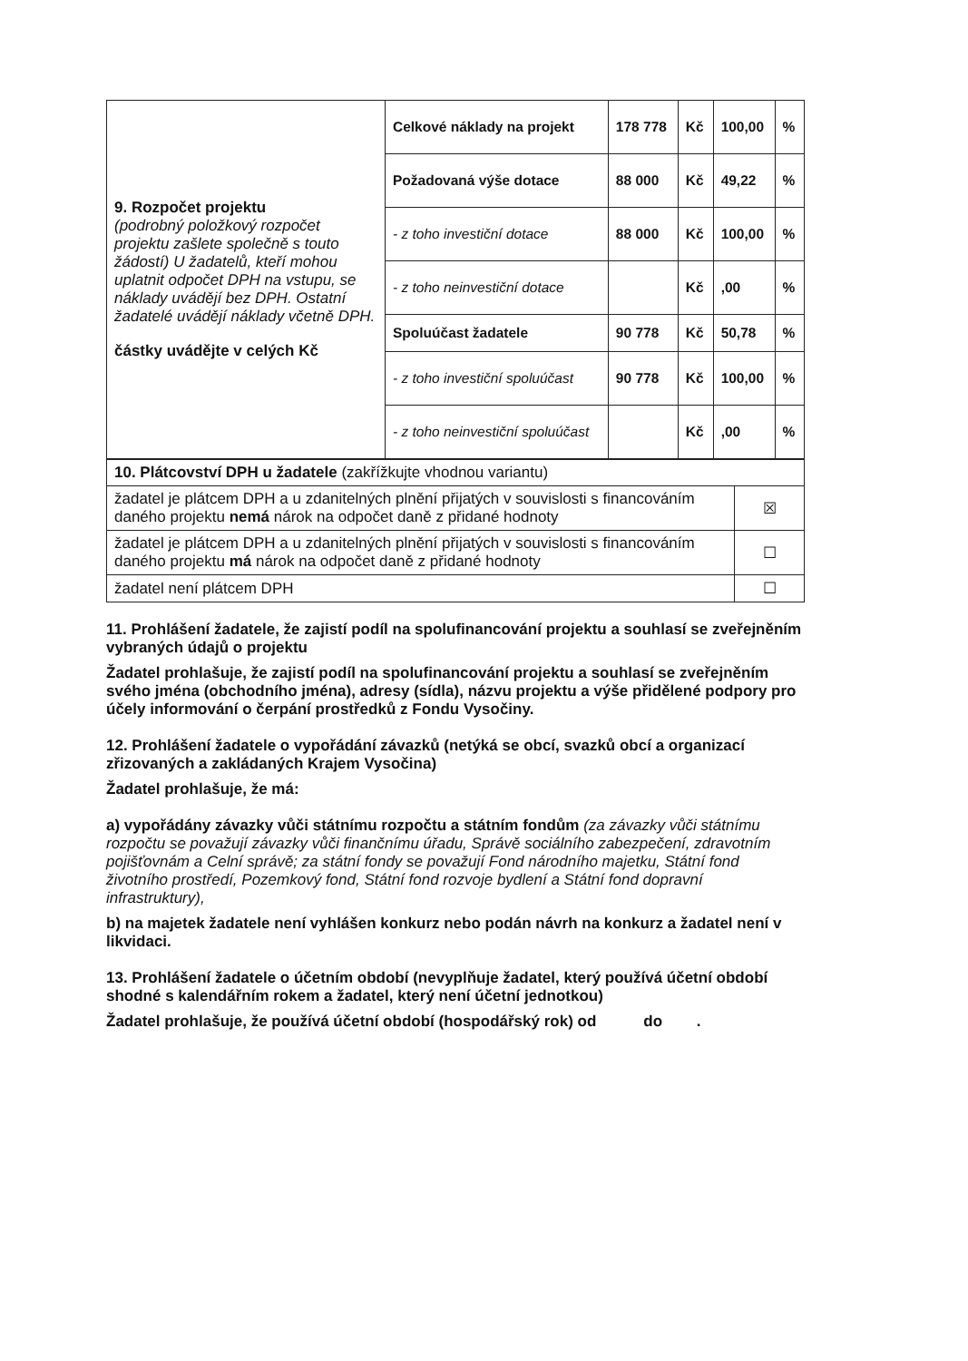| 9. Rozpočet projektu (podrobný položkový rozpočet projektu zašlete společně s touto žádostí) U žadatelů, kteří mohou uplatnit odpočet DPH na vstupu, se náklady uvádějí bez DPH. Ostatní žadatelé uvádějí náklady včetně DPH. částky uvádějte v celých Kč | Celkové náklady na projekt | 178 778 | Kč | 100,00 | % |
| | Požadovaná výše dotace | 88 000 | Kč | 49,22 | % |
| | - z toho investiční dotace | 88 000 | Kč | 100,00 | % |
| | - z toho neinvestiční dotace | | Kč | ,00 | % |
| | Spoluúčast žadatele | 90 778 | Kč | 50,78 | % |
| | - z toho investiční spoluúčast | 90 778 | Kč | 100,00 | % |
| | - z toho neinvestiční spoluúčast | | Kč | ,00 | % |
| 10. Plátcovství DPH u žadatele (zakřížkujte vhodnou variantu) | |
| žadatel je plátcem DPH a u zdanitelných plnění přijatých v souvislosti s financováním daného projektu nemá nárok na odpočet daně z přidané hodnoty | ☒ |
| žadatel je plátcem DPH a u zdanitelných plnění přijatých v souvislosti s financováním daného projektu má nárok na odpočet daně z přidané hodnoty | ☐ |
| žadatel není plátcem DPH | ☐ |
11. Prohlášení žadatele, že zajistí podíl na spolufinancování projektu a souhlasí se zveřejněním vybraných údajů o projektu
Žadatel prohlašuje, že zajistí podíl na spolufinancování projektu a souhlasí se zveřejněním svého jména (obchodního jména), adresy (sídla), názvu projektu a výše přidělené podpory pro účely informování o čerpání prostředků z Fondu Vysočiny.
12. Prohlášení žadatele o vypořádání závazků (netýká se obcí, svazků obcí a organizací zřizovaných a zakládaných Krajem Vysočina)
Žadatel prohlašuje, že má:
a) vypořádány závazky vůči státnímu rozpočtu a státním fondům (za závazky vůči státnímu rozpočtu se považují závazky vůči finančnímu úřadu, Správě sociálního zabezpečení, zdravotním pojišťovnám a Celní správě; za státní fondy se považují Fond národního majetku, Státní fond životního prostředí, Pozemkový fond, Státní fond rozvoje bydlení a Státní fond dopravní infrastruktury),
b) na majetek žadatele není vyhlášen konkurz nebo podán návrh na konkurz a žadatel není v likvidaci.
13. Prohlášení žadatele o účetním období (nevyplňuje žadatel, který používá účetní období shodné s kalendářním rokem a žadatel, který není účetní jednotkou)
Žadatel prohlašuje, že používá účetní období (hospodářský rok) od do .